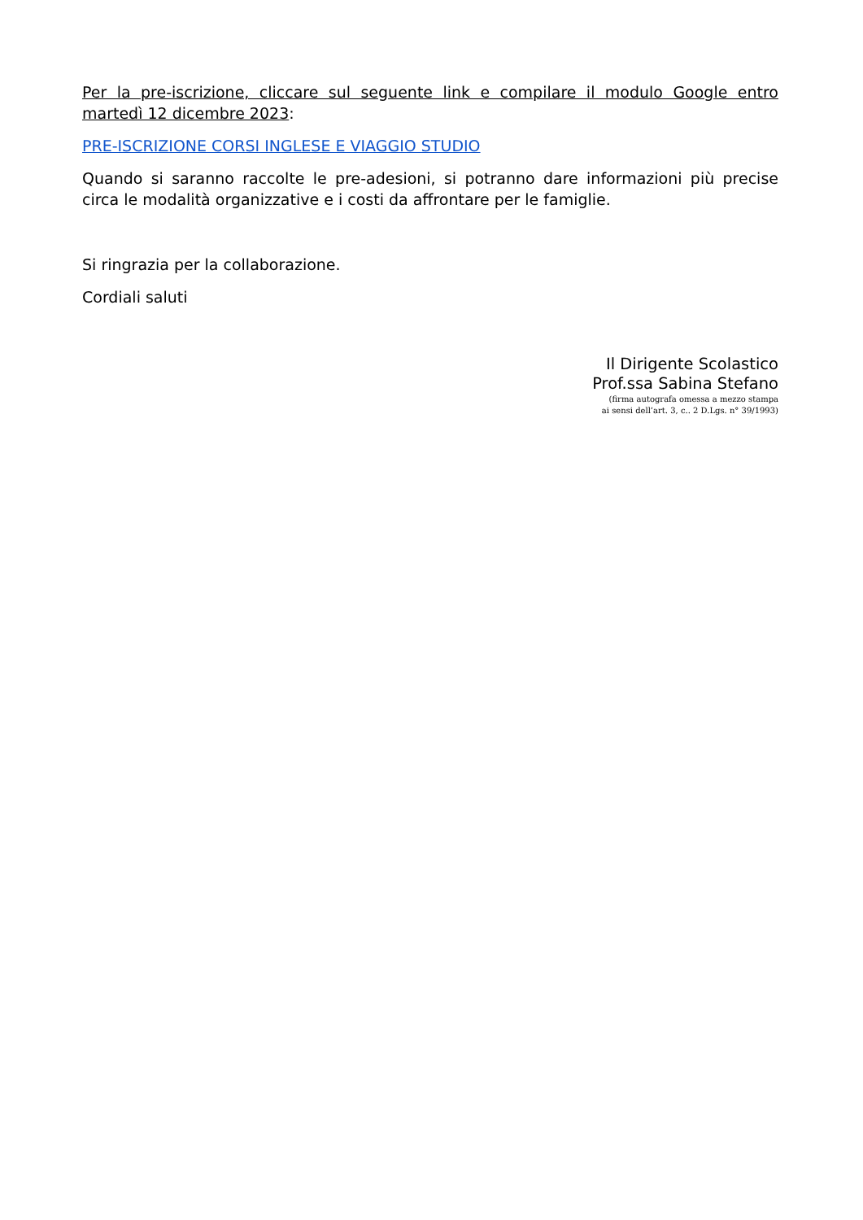Per la pre-iscrizione, cliccare sul seguente link e compilare il modulo Google entro martedì 12 dicembre 2023:
PRE-ISCRIZIONE CORSI INGLESE E VIAGGIO STUDIO
Quando si saranno raccolte le pre-adesioni, si potranno dare informazioni più precise circa le modalità organizzative e i costi da affrontare per le famiglie.
Si ringrazia per la collaborazione.
Cordiali saluti
Il Dirigente Scolastico
Prof.ssa Sabina Stefano
(firma autografa omessa a mezzo stampa
ai sensi dell’art. 3, c.. 2 D.Lgs. n° 39/1993)